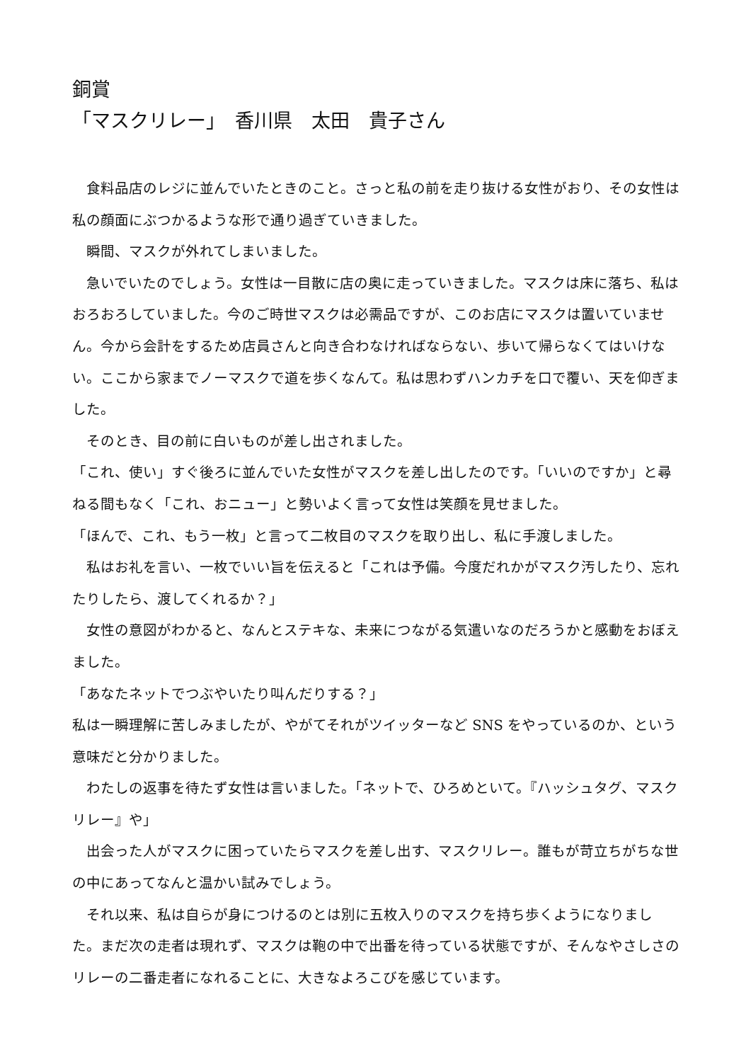銅賞
「マスクリレー」　香川県　太田　貴子さん
　食料品店のレジに並んでいたときのこと。さっと私の前を走り抜ける女性がおり、その女性は私の顔面にぶつかるような形で通り過ぎていきました。
　瞬間、マスクが外れてしまいました。
　急いでいたのでしょう。女性は一目散に店の奥に走っていきました。マスクは床に落ち、私はおろおろしていました。今のご時世マスクは必需品ですが、このお店にマスクは置いていません。今から会計をするため店員さんと向き合わなければならない、歩いて帰らなくてはいけない。ここから家までノーマスクで道を歩くなんて。私は思わずハンカチを口で覆い、天を仰ぎました。
　そのとき、目の前に白いものが差し出されました。
「これ、使い」すぐ後ろに並んでいた女性がマスクを差し出したのです。「いいのですか」と尋ねる間もなく「これ、おニュー」と勢いよく言って女性は笑顔を見せました。
「ほんで、これ、もう一枚」と言って二枚目のマスクを取り出し、私に手渡しました。
　私はお礼を言い、一枚でいい旨を伝えると「これは予備。今度だれかがマスク汚したり、忘れたりしたら、渡してくれるか？」
　女性の意図がわかると、なんとステキな、未来につながる気遣いなのだろうかと感動をおぼえました。
「あなたネットでつぶやいたり叫んだりする？」
私は一瞬理解に苦しみましたが、やがてそれがツイッターなど SNS をやっているのか、という意味だと分かりました。
　わたしの返事を待たず女性は言いました。「ネットで、ひろめといて。『ハッシュタグ、マスクリレー』や」
　出会った人がマスクに困っていたらマスクを差し出す、マスクリレー。誰もが苛立ちがちな世の中にあってなんと温かい試みでしょう。
　それ以来、私は自らが身につけるのとは別に五枚入りのマスクを持ち歩くようになりました。まだ次の走者は現れず、マスクは鞄の中で出番を待っている状態ですが、そんなやさしさのリレーの二番走者になれることに、大きなよろこびを感じています。